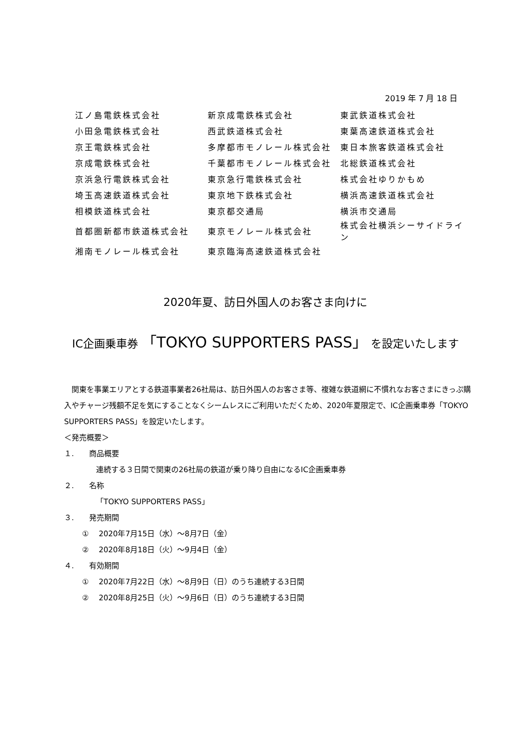2019 年 7 月 18 日
| 江ノ島電鉄株式会社 | 新京成電鉄株式会社 | 東武鉄道株式会社 |
| 小田急電鉄株式会社 | 西武鉄道株式会社 | 東葉高速鉄道株式会社 |
| 京王電鉄株式会社 | 多摩都市モノレール株式会社 | 東日本旅客鉄道株式会社 |
| 京成電鉄株式会社 | 千葉都市モノレール株式会社 | 北総鉄道株式会社 |
| 京浜急行電鉄株式会社 | 東京急行電鉄株式会社 | 株式会社ゆりかもめ |
| 埼玉高速鉄道株式会社 | 東京地下鉄株式会社 | 横浜高速鉄道株式会社 |
| 相模鉄道株式会社 | 東京都交通局 | 横浜市交通局 |
| 首都圏新都市鉄道株式会社 | 東京モノレール株式会社 | 株式会社横浜シーサイドライン |
| 湘南モノレール株式会社 | 東京臨海高速鉄道株式会社 | |
2020年夏、訪日外国人のお客さま向けに
IC企画乗車券 「TOKYO SUPPORTERS PASS」 を設定いたします
　関東を事業エリアとする鉄道事業者26社局は、訪日外国人のお客さま等、複雑な鉄道網に不慣れなお客さまにきっぷ購入やチャージ残額不足を気にすることなくシームレスにご利用いただくため、2020年夏限定で、IC企画乗車券「TOKYO SUPPORTERS PASS」を設定いたします。
＜発売概要＞
１.　　商品概要
連続する３日間で関東の26社局の鉄道が乗り降り自由になるIC企画乗車券
２.　　名称
「TOKYO SUPPORTERS PASS」
３.　　発売期間
①　 2020年7月15日（水）～8月7日（金）
②　 2020年8月18日（火）～9月4日（金）
４.　　有効期間
①　 2020年7月22日（水）～8月9日（日）のうち連続する3日間
②　 2020年8月25日（火）～9月6日（日）のうち連続する3日間